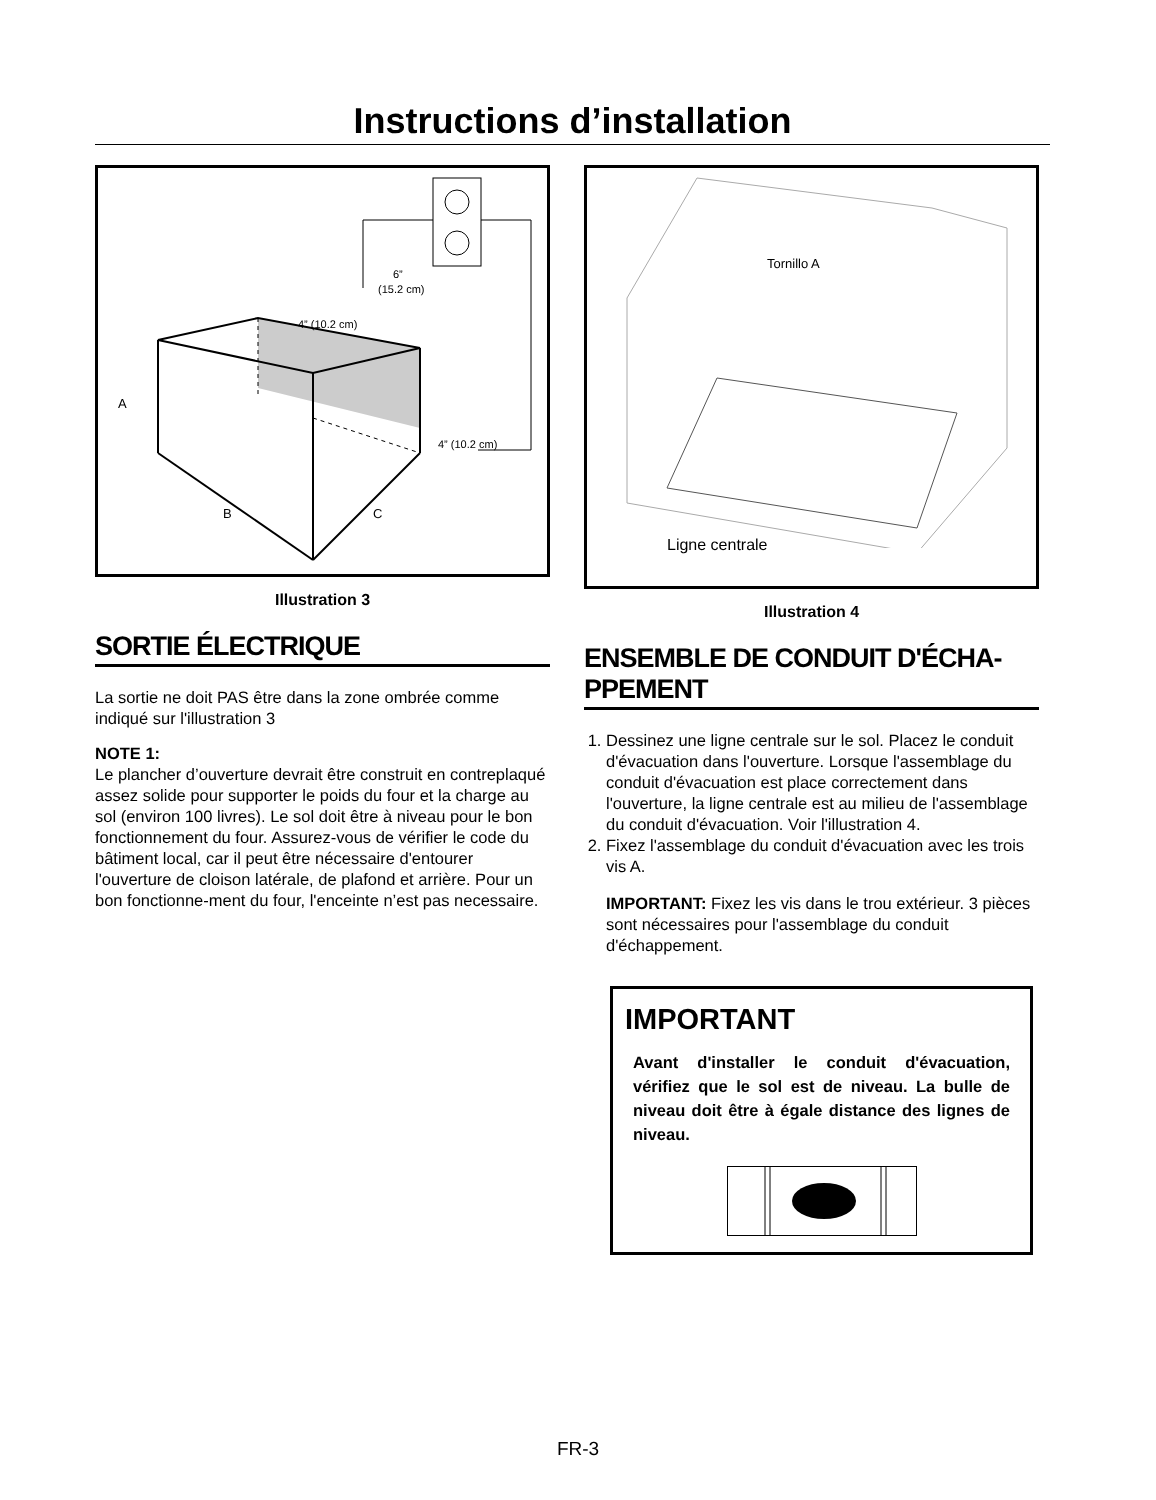Instructions d’installation
A
B
C
6”
(15.2 cm)
4” (10.2 cm)
4” (10.2 cm)
Illustration 3
SORTIE ÉLECTRIQUE
La sortie ne doit PAS être dans la zone ombrée comme indiqué sur l'illustration 3
NOTE 1:
Le plancher d’ouverture devrait être construit en contreplaqué assez solide pour supporter le poids du four et la charge au sol (environ 100 livres). Le sol doit être à niveau pour le bon fonctionnement du four. Assurez-vous de vérifier le code du bâtiment local, car il peut être nécessaire d'entourer l'ouverture de cloison latérale, de plafond et arrière. Pour un bon fonctionne-ment du four, l'enceinte n’est pas necessaire.
Tornillo A
Ligne centrale
Illustration 4
ENSEMBLE DE CONDUIT D'ÉCHA-PPEMENT
1. Dessinez une ligne centrale sur le sol. Placez le conduit d'évacuation dans l'ouverture. Lorsque l'assemblage du conduit d'évacuation est place correctement dans l'ouverture, la ligne centrale est au milieu de l'assemblage du conduit d'évacuation. Voir l'illustration 4.
2. Fixez l'assemblage du conduit d'évacuation avec les trois vis A.
IMPORTANT: Fixez les vis dans le trou extérieur. 3 pièces sont nécessaires pour l'assemblage du conduit d'échappement.
IMPORTANT
Avant d'installer le conduit d'évacuation, vérifiez que le sol est de niveau. La bulle de niveau doit être à égale distance des lignes de niveau.
FR-3